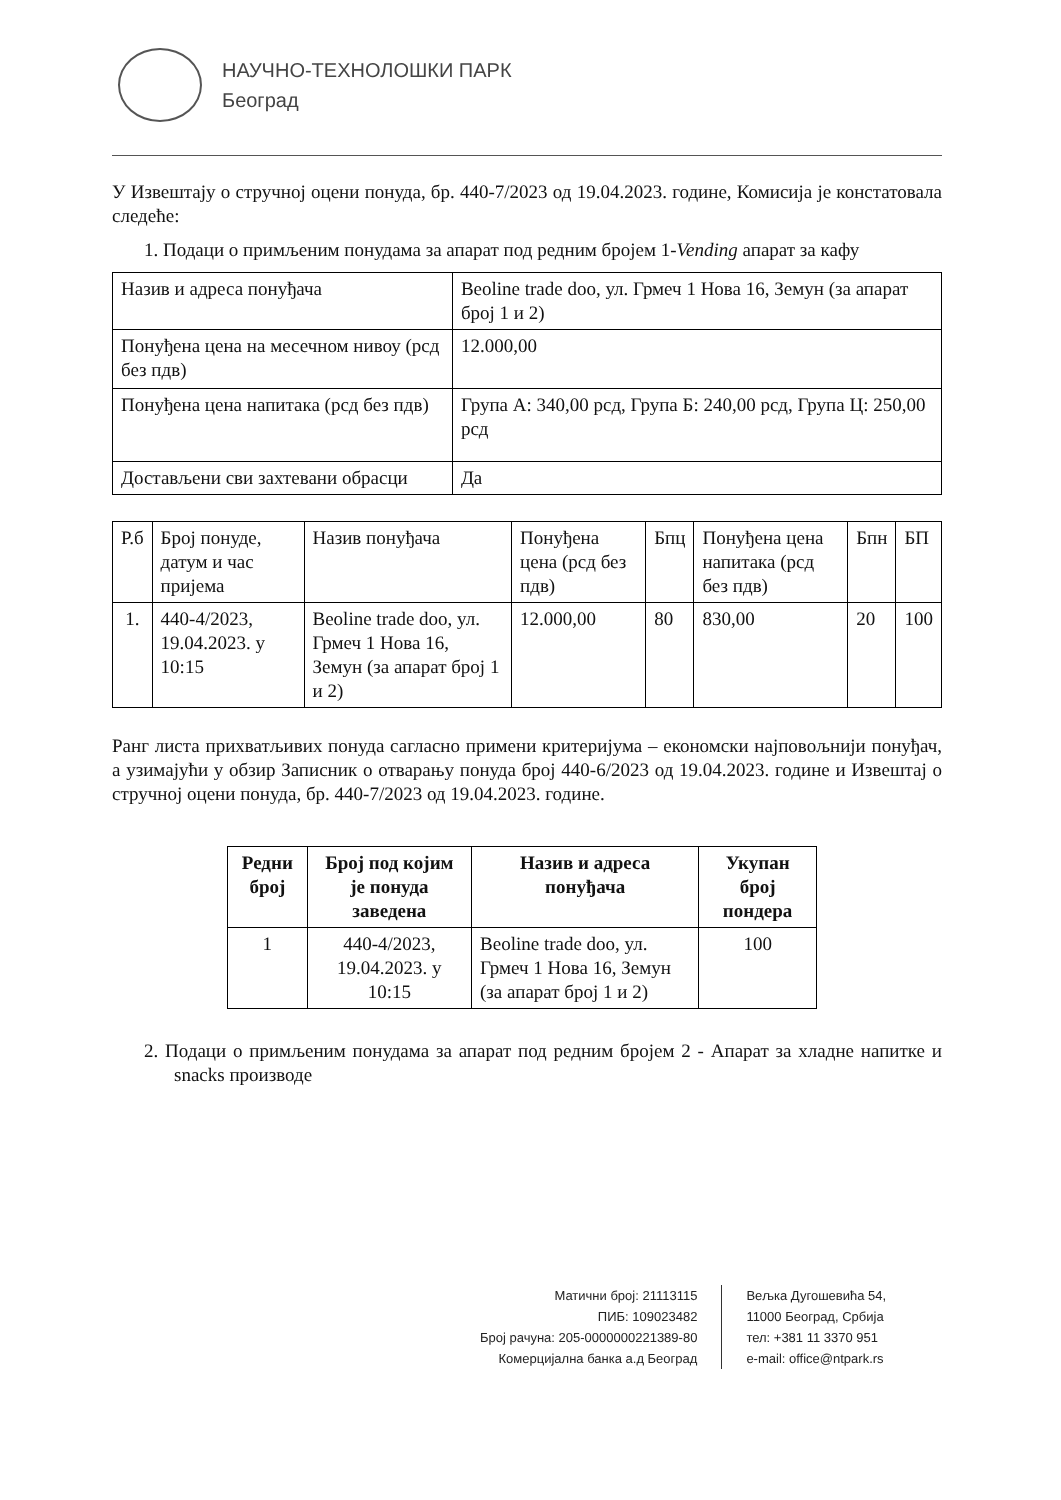НАУЧНО-ТЕХНОЛОШКИ ПАРК
Београд
У Извештају о стручној оцени понуда, бр. 440-7/2023 од 19.04.2023. године, Комисија је констатовала следеће:
1. Подаци о примљеним понудама за апарат под редним бројем 1-Vending апарат за кафу
| Назив и адреса понуђача | Beoline trade doo, ул. Грмеч 1 Нова 16, Земун (за апарат број 1 и 2) |
| Понуђена цена на месечном нивоу (рсд без пдв) | 12.000,00 |
| Понуђена цена напитака (рсд без пдв) | Група А: 340,00 рсд, Група Б: 240,00 рсд, Група Ц: 250,00 рсд |
| Достављени сви захтевани обрасци | Да |
| Р.б | Број понуде, датум и час пријема | Назив понуђача | Понуђена цена (рсд без пдв) | Бпц | Понуђена цена напитака (рсд без пдв) | Бпн | БП |
| --- | --- | --- | --- | --- | --- | --- | --- |
| 1. | 440-4/2023, 19.04.2023. у 10:15 | Beoline trade doo, ул. Грмеч 1 Нова 16, Земун (за апарат број 1 и 2) | 12.000,00 | 80 | 830,00 | 20 | 100 |
Ранг листа прихватљивих понуда сагласно примени критеријума – економски најповољнији понуђач, а узимајући у обзир Записник о отварању понуда број 440-6/2023 од 19.04.2023. године и Извештај о стручној оцени понуда, бр. 440-7/2023 од 19.04.2023. године.
| Редни број | Број под којим је понуда заведена | Назив и адреса понуђача | Укупан број пондера |
| --- | --- | --- | --- |
| 1 | 440-4/2023, 19.04.2023. у 10:15 | Beoline trade doo, ул. Грмеч 1 Нова 16, Земун (за апарат број 1 и 2) | 100 |
2. Подаци о примљеним понудама за апарат под редним бројем 2 - Апарат за хладне напитке и snacks производе
Матични број: 21113115
ПИБ: 109023482
Број рачуна: 205-0000000221389-80
Комерцијална банка а.д Београд
Вељка Дугошевића 54,
11000 Београд, Србија
тел: +381 11 3370 951
e-mail: office@ntpark.rs